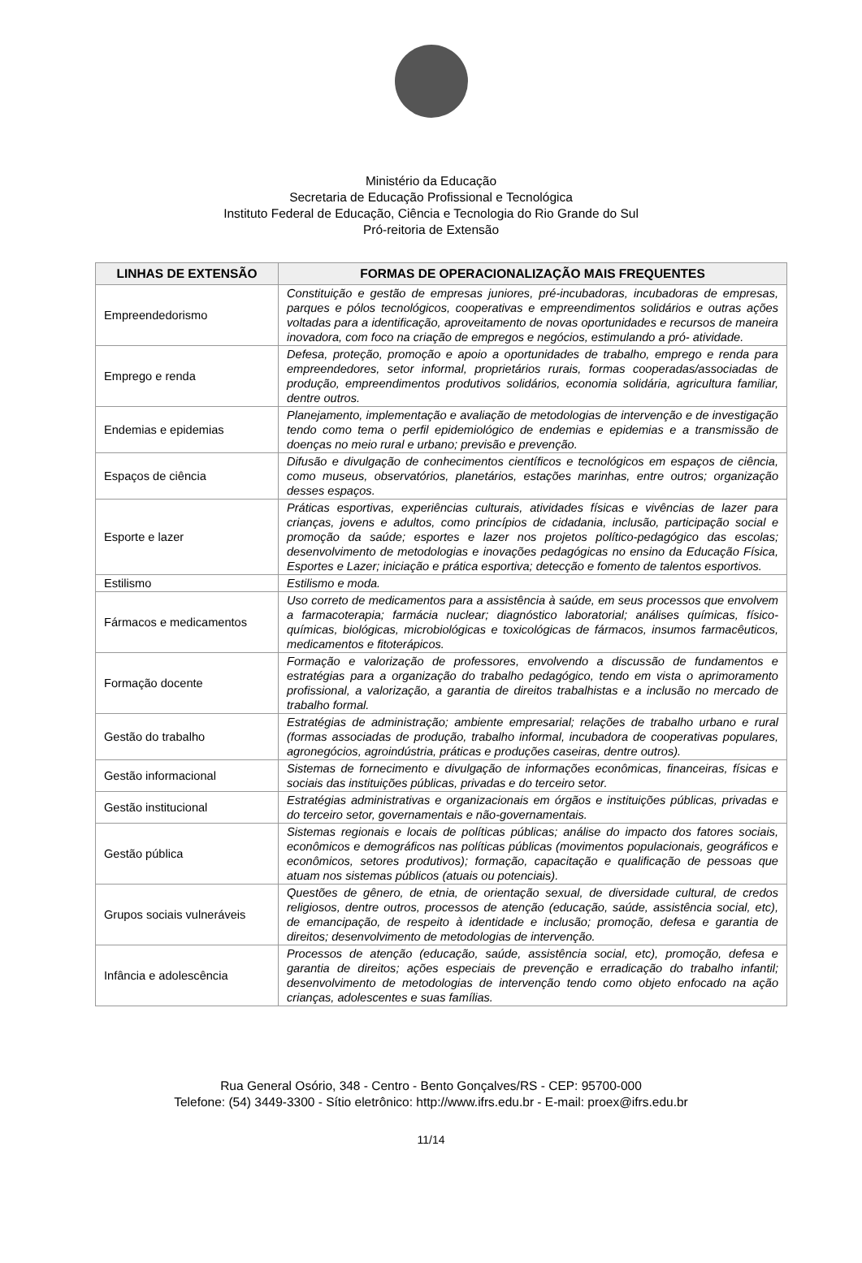Ministério da Educação
Secretaria de Educação Profissional e Tecnológica
Instituto Federal de Educação, Ciência e Tecnologia do Rio Grande do Sul
Pró-reitoria de Extensão
| LINHAS DE EXTENSÃO | FORMAS DE OPERACIONALIZAÇÃO MAIS FREQUENTES |
| --- | --- |
| Empreendedorismo | Constituição e gestão de empresas juniores, pré-incubadoras, incubadoras de empresas, parques e pólos tecnológicos, cooperativas e empreendimentos solidários e outras ações voltadas para a identificação, aproveitamento de novas oportunidades e recursos de maneira inovadora, com foco na criação de empregos e negócios, estimulando a pró- atividade. |
| Emprego e renda | Defesa, proteção, promoção e apoio a oportunidades de trabalho, emprego e renda para empreendedores, setor informal, proprietários rurais, formas cooperadas/associadas de produção, empreendimentos produtivos solidários, economia solidária, agricultura familiar, dentre outros. |
| Endemias e epidemias | Planejamento, implementação e avaliação de metodologias de intervenção e de investigação tendo como tema o perfil epidemiológico de endemias e epidemias e a transmissão de doenças no meio rural e urbano; previsão e prevenção. |
| Espaços de ciência | Difusão e divulgação de conhecimentos científicos e tecnológicos em espaços de ciência, como museus, observatórios, planetários, estações marinhas, entre outros; organização desses espaços. |
| Esporte e lazer | Práticas esportivas, experiências culturais, atividades físicas e vivências de lazer para crianças, jovens e adultos, como princípios de cidadania, inclusão, participação social e promoção da saúde; esportes e lazer nos projetos político-pedagógico das escolas; desenvolvimento de metodologias e inovações pedagógicas no ensino da Educação Física, Esportes e Lazer; iniciação e prática esportiva; detecção e fomento de talentos esportivos. |
| Estilismo | Estilismo e moda. |
| Fármacos e medicamentos | Uso correto de medicamentos para a assistência à saúde, em seus processos que envolvem a farmacoterapia; farmácia nuclear; diagnóstico laboratorial; análises químicas, físico-químicas, biológicas, microbiológicas e toxicológicas de fármacos, insumos farmacêuticos, medicamentos e fitoterápicos. |
| Formação docente | Formação e valorização de professores, envolvendo a discussão de fundamentos e estratégias para a organização do trabalho pedagógico, tendo em vista o aprimoramento profissional, a valorização, a garantia de direitos trabalhistas e a inclusão no mercado de trabalho formal. |
| Gestão do trabalho | Estratégias de administração; ambiente empresarial; relações de trabalho urbano e rural (formas associadas de produção, trabalho informal, incubadora de cooperativas populares, agronegócios, agroindústria, práticas e produções caseiras, dentre outros). |
| Gestão informacional | Sistemas de fornecimento e divulgação de informações econômicas, financeiras, físicas e sociais das instituições públicas, privadas e do terceiro setor. |
| Gestão institucional | Estratégias administrativas e organizacionais em órgãos e instituições públicas, privadas e do terceiro setor, governamentais e não-governamentais. |
| Gestão pública | Sistemas regionais e locais de políticas públicas; análise do impacto dos fatores sociais, econômicos e demográficos nas políticas públicas (movimentos populacionais, geográficos e econômicos, setores produtivos); formação, capacitação e qualificação de pessoas que atuam nos sistemas públicos (atuais ou potenciais). |
| Grupos sociais vulneráveis | Questões de gênero, de etnia, de orientação sexual, de diversidade cultural, de credos religiosos, dentre outros, processos de atenção (educação, saúde, assistência social, etc), de emancipação, de respeito à identidade e inclusão; promoção, defesa e garantia de direitos; desenvolvimento de metodologias de intervenção. |
| Infância e adolescência | Processos de atenção (educação, saúde, assistência social, etc), promoção, defesa e garantia de direitos; ações especiais de prevenção e erradicação do trabalho infantil; desenvolvimento de metodologias de intervenção tendo como objeto enfocado na ação crianças, adolescentes e suas famílias. |
Rua General Osório, 348 - Centro - Bento Gonçalves/RS - CEP: 95700-000
Telefone: (54) 3449-3300 - Sítio eletrônico: http://www.ifrs.edu.br - E-mail: proex@ifrs.edu.br
11/14